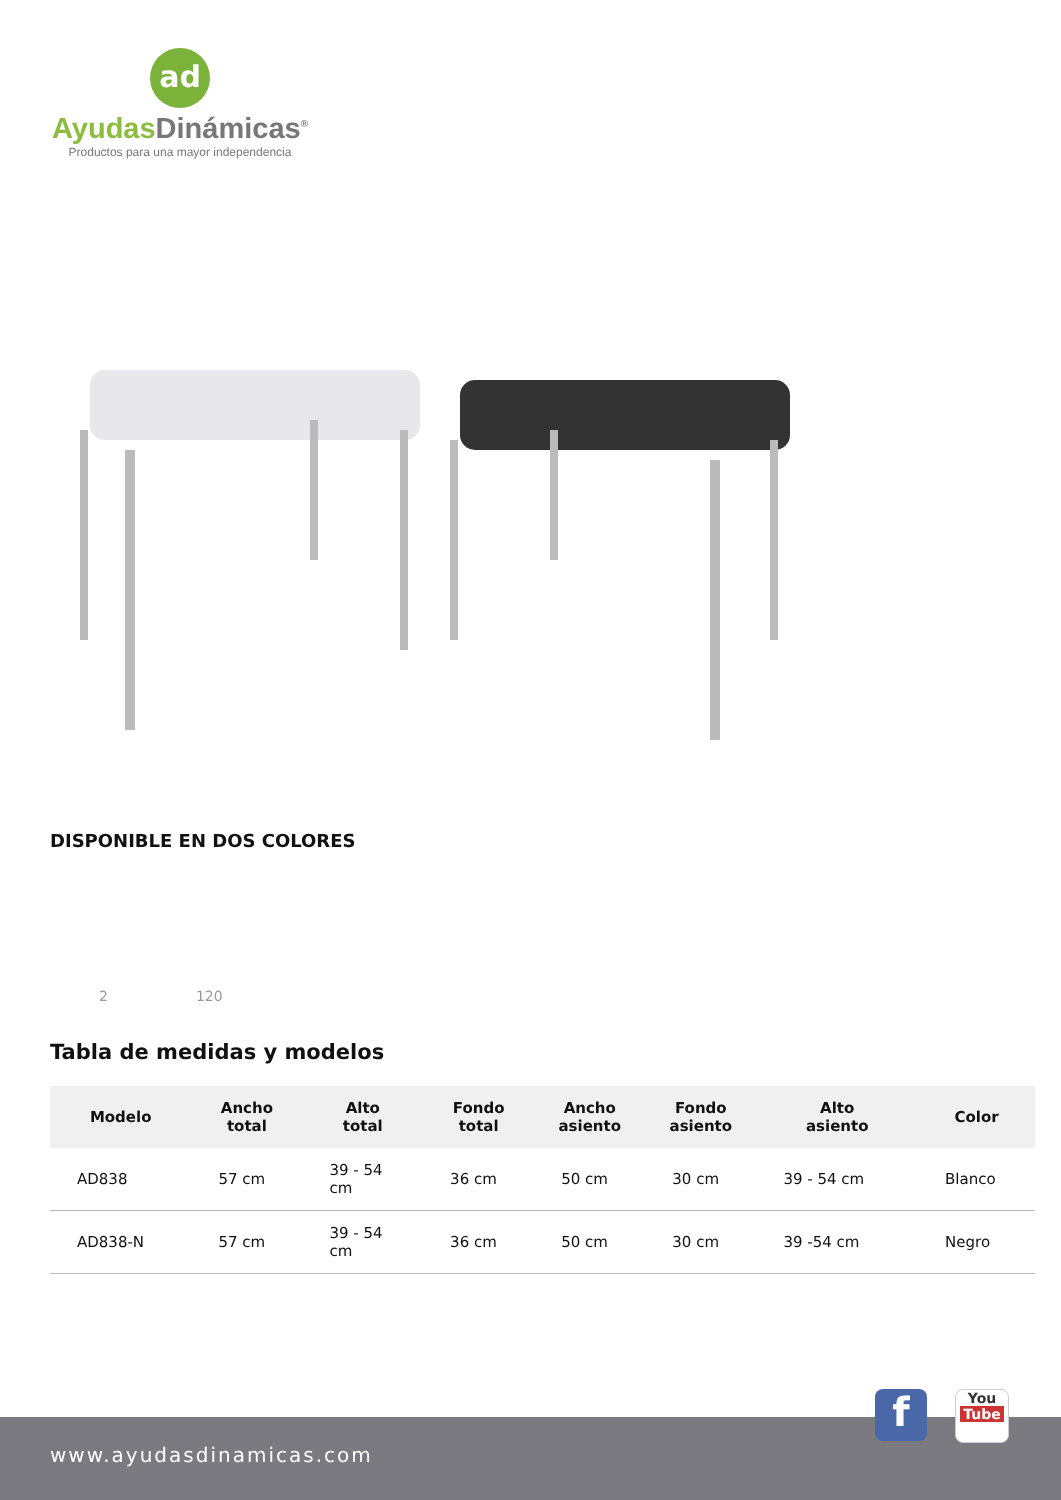ad
Ayudas Dinámicas<sup>®</sup>
Productos para una mayor independencia
DISPONIBLE EN DOS COLORES
2 120
Tabla de medidas y modelos
| Modelo | Ancho total | Alto total | Fondo total | Ancho asiento | Fondo asiento | Alto asiento | Color |
| --- | --- | --- | --- | --- | --- | --- | --- |
| AD838 | 57 cm | 39 - 54 cm | 36 cm | 50 cm | 30 cm | 39 - 54 cm | Blanco |
| AD838-N | 57 cm | 39 - 54 cm | 36 cm | 50 cm | 30 cm | 39 -54 cm | Negro |
www.ayudasdinamicas.com f
You
Tube